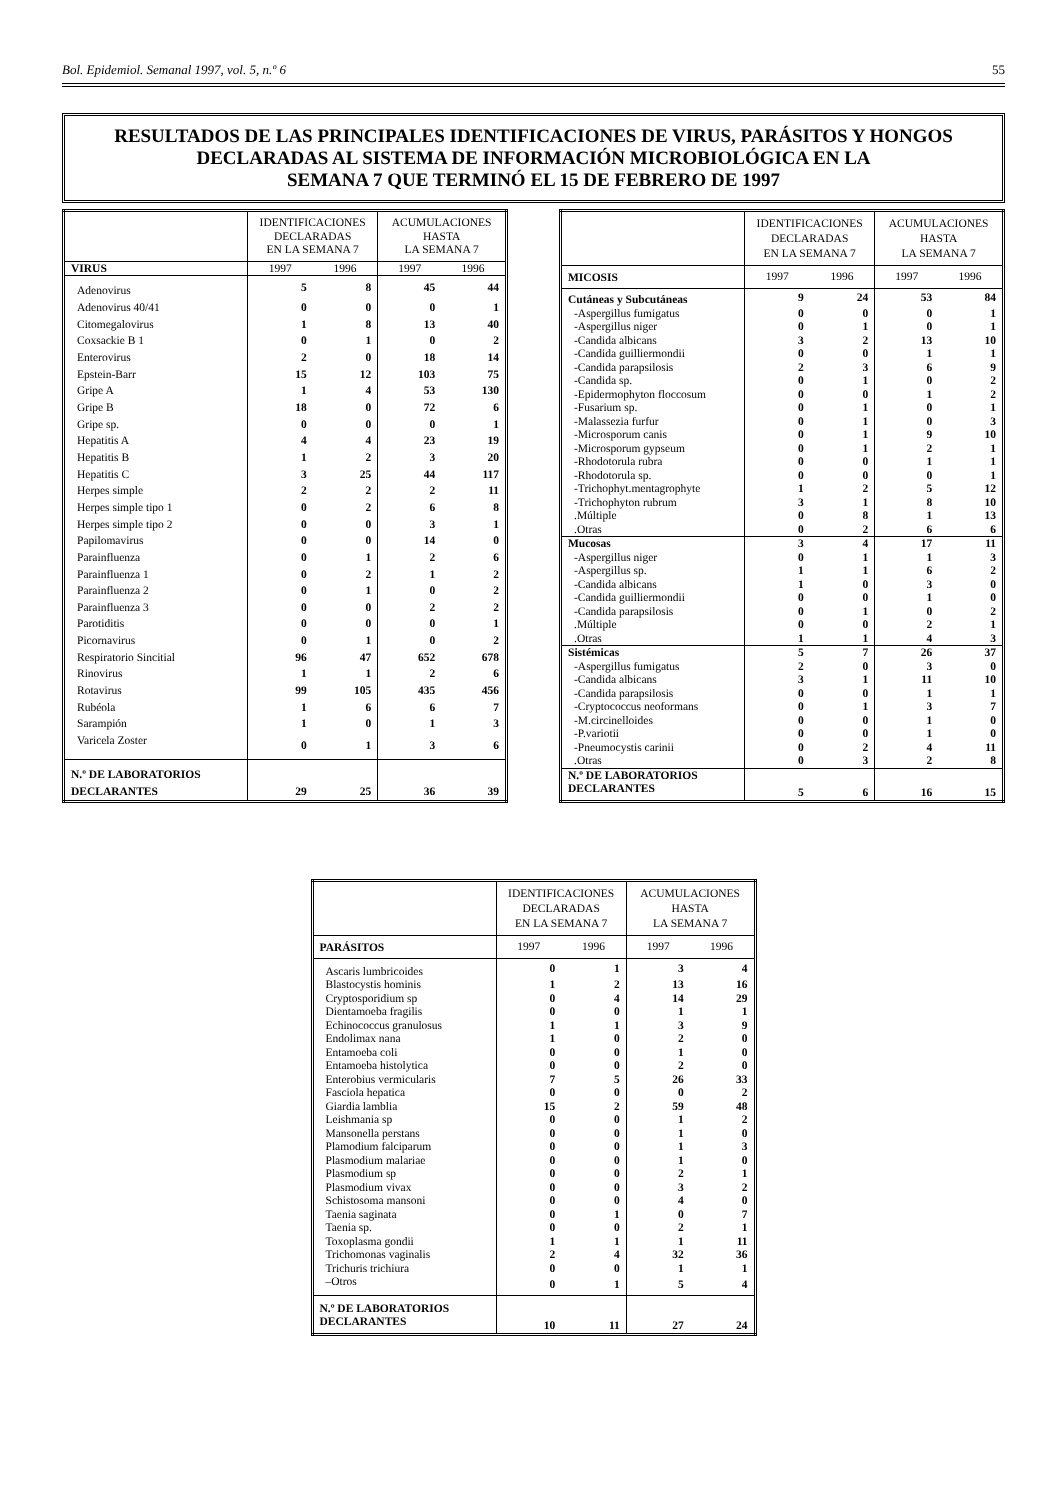Bol. Epidemiol. Semanal 1997, vol. 5, n.º 6 55
RESULTADOS DE LAS PRINCIPALES IDENTIFICACIONES DE VIRUS, PARÁSITOS Y HONGOS
DECLARADAS AL SISTEMA DE INFORMACIÓN MICROBIOLÓGICA EN LA
SEMANA 7 QUE TERMINÓ EL 15 DE FEBRERO DE 1997
| | IDENTIFICACIONES DECLARADAS EN LA SEMANA 7 | | ACUMULACIONES HASTA LA SEMANA 7 | |
| --- | --- | --- | --- | --- |
| VIRUS | 1997 | 1996 | 1997 | 1996 |
| Adenovirus | 5 | 8 | 45 | 44 |
| Adenovirus 40/41 | 0 | 0 | 0 | 1 |
| Citomegalovirus | 1 | 8 | 13 | 40 |
| Coxsackie B 1 | 0 | 1 | 0 | 2 |
| Enterovirus | 2 | 0 | 18 | 14 |
| Epstein-Barr | 15 | 12 | 103 | 75 |
| Gripe A | 1 | 4 | 53 | 130 |
| Gripe B | 18 | 0 | 72 | 6 |
| Gripe sp. | 0 | 0 | 0 | 1 |
| Hepatitis A | 4 | 4 | 23 | 19 |
| Hepatitis B | 1 | 2 | 3 | 20 |
| Hepatitis C | 3 | 25 | 44 | 117 |
| Herpes simple | 2 | 2 | 2 | 11 |
| Herpes simple tipo 1 | 0 | 2 | 6 | 8 |
| Herpes simple tipo 2 | 0 | 0 | 3 | 1 |
| Papilomavirus | 0 | 0 | 14 | 0 |
| Parainfluenza | 0 | 1 | 2 | 6 |
| Parainfluenza 1 | 0 | 2 | 1 | 2 |
| Parainfluenza 2 | 0 | 1 | 0 | 2 |
| Parainfluenza 3 | 0 | 0 | 2 | 2 |
| Parotiditis | 0 | 0 | 0 | 1 |
| Picornavirus | 0 | 1 | 0 | 2 |
| Respiratorio Sincitial | 96 | 47 | 652 | 678 |
| Rinovirus | 1 | 1 | 2 | 6 |
| Rotavirus | 99 | 105 | 435 | 456 |
| Rubéola | 1 | 6 | 6 | 7 |
| Sarampión | 1 | 0 | 1 | 3 |
| Varicela Zoster | 0 | 1 | 3 | 6 |
| N.º DE LABORATORIOS DECLARANTES | 29 | 25 | 36 | 39 |
| | IDENTIFICACIONES DECLARADAS EN LA SEMANA 7 | | ACUMULACIONES HASTA LA SEMANA 7 | |
| --- | --- | --- | --- | --- |
| MICOSIS | 1997 | 1996 | 1997 | 1996 |
| Cutáneas y Subcutáneas | 9 | 24 | 53 | 84 |
| -Aspergillus fumigatus | 0 | 0 | 0 | 1 |
| -Aspergillus niger | 0 | 1 | 0 | 1 |
| -Candida albicans | 3 | 2 | 13 | 10 |
| -Candida guilliermondii | 0 | 0 | 1 | 1 |
| -Candida parapsilosis | 2 | 3 | 6 | 9 |
| -Candida sp. | 0 | 1 | 0 | 2 |
| -Epidermophyton floccosum | 0 | 0 | 1 | 2 |
| -Fusarium sp. | 0 | 1 | 0 | 1 |
| -Malassezia furfur | 0 | 1 | 0 | 3 |
| -Microsporum canis | 0 | 1 | 9 | 10 |
| -Microsporum gypseum | 0 | 1 | 2 | 1 |
| -Rhodotorula rubra | 0 | 0 | 1 | 1 |
| -Rhodotorula sp. | 0 | 0 | 0 | 1 |
| -Trichophyt.mentagrophyte | 1 | 2 | 5 | 12 |
| -Trichophyton rubrum | 3 | 1 | 8 | 10 |
| .Múltiple | 0 | 8 | 1 | 13 |
| .Otras | 0 | 2 | 6 | 6 |
| Mucosas | 3 | 4 | 17 | 11 |
| -Aspergillus niger | 0 | 1 | 1 | 3 |
| -Aspergillus sp. | 1 | 1 | 6 | 2 |
| -Candida albicans | 1 | 0 | 3 | 0 |
| -Candida guilliermondii | 0 | 0 | 1 | 0 |
| -Candida parapsilosis | 0 | 1 | 0 | 2 |
| .Múltiple | 0 | 0 | 2 | 1 |
| .Otras | 1 | 1 | 4 | 3 |
| Sistémicas | 5 | 7 | 26 | 37 |
| -Aspergillus fumigatus | 2 | 0 | 3 | 0 |
| -Candida albicans | 3 | 1 | 11 | 10 |
| -Candida parapsilosis | 0 | 0 | 1 | 1 |
| -Cryptococcus neoformans | 0 | 1 | 3 | 7 |
| -M.circinelloides | 0 | 0 | 1 | 0 |
| -P.variotii | 0 | 0 | 1 | 0 |
| -Pneumocystis carinii | 0 | 2 | 4 | 11 |
| .Otras | 0 | 3 | 2 | 8 |
| N.º DE LABORATORIOS DECLARANTES | 5 | 6 | 16 | 15 |
| | IDENTIFICACIONES DECLARADAS EN LA SEMANA 7 | | ACUMULACIONES HASTA LA SEMANA 7 | |
| --- | --- | --- | --- | --- |
| PARÁSITOS | 1997 | 1996 | 1997 | 1996 |
| Ascaris lumbricoides | 0 | 1 | 3 | 4 |
| Blastocystis hominis | 1 | 2 | 13 | 16 |
| Cryptosporidium sp | 0 | 4 | 14 | 29 |
| Dientamoeba fragilis | 0 | 0 | 1 | 1 |
| Echinococcus granulosus | 1 | 1 | 3 | 9 |
| Endolimax nana | 1 | 0 | 2 | 0 |
| Entamoeba coli | 0 | 0 | 1 | 0 |
| Entamoeba histolytica | 0 | 0 | 2 | 0 |
| Enterobius vermicularis | 7 | 5 | 26 | 33 |
| Fasciola hepatica | 0 | 0 | 0 | 2 |
| Giardia lamblia | 15 | 2 | 59 | 48 |
| Leishmania sp | 0 | 0 | 1 | 2 |
| Mansonella perstans | 0 | 0 | 1 | 0 |
| Plamodium falciparum | 0 | 0 | 1 | 3 |
| Plasmodium malariae | 0 | 0 | 1 | 0 |
| Plasmodium sp | 0 | 0 | 2 | 1 |
| Plasmodium vivax | 0 | 0 | 3 | 2 |
| Schistosoma mansoni | 0 | 0 | 4 | 0 |
| Taenia saginata | 0 | 1 | 0 | 7 |
| Taenia sp. | 0 | 0 | 2 | 1 |
| Toxoplasma gondii | 1 | 1 | 1 | 11 |
| Trichomonas vaginalis | 2 | 4 | 32 | 36 |
| Trichuris trichiura | 0 | 0 | 1 | 1 |
| –Otros | 0 | 1 | 5 | 4 |
| N.º DE LABORATORIOS DECLARANTES | 10 | 11 | 27 | 24 |